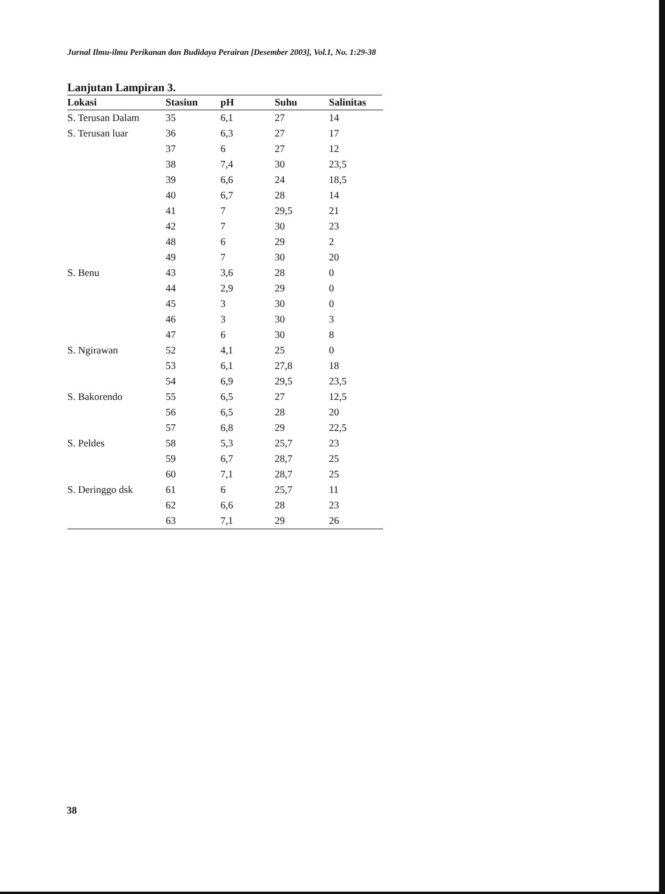Jurnal Ilmu-ilmu Perikanan dan Budidaya Perairan [Desember 2003], Vol.1, No. 1:29-38
Lanjutan Lampiran 3.
| Lokasi | Stasiun | pH | Suhu | Salinitas |
| --- | --- | --- | --- | --- |
| S. Terusan Dalam | 35 | 6,1 | 27 | 14 |
| S. Terusan luar | 36 | 6,3 | 27 | 17 |
| | 37 | 6 | 27 | 12 |
| | 38 | 7,4 | 30 | 23,5 |
| | 39 | 6,6 | 24 | 18,5 |
| | 40 | 6,7 | 28 | 14 |
| | 41 | 7 | 29,5 | 21 |
| | 42 | 7 | 30 | 23 |
| | 48 | 6 | 29 | 2 |
| | 49 | 7 | 30 | 20 |
| S. Benu | 43 | 3,6 | 28 | 0 |
| | 44 | 2,9 | 29 | 0 |
| | 45 | 3 | 30 | 0 |
| | 46 | 3 | 30 | 3 |
| | 47 | 6 | 30 | 8 |
| S. Ngirawan | 52 | 4,1 | 25 | 0 |
| | 53 | 6,1 | 27,8 | 18 |
| | 54 | 6,9 | 29,5 | 23,5 |
| S. Bakorendo | 55 | 6,5 | 27 | 12,5 |
| | 56 | 6,5 | 28 | 20 |
| | 57 | 6,8 | 29 | 22,5 |
| S. Peldes | 58 | 5,3 | 25,7 | 23 |
| | 59 | 6,7 | 28,7 | 25 |
| | 60 | 7,1 | 28,7 | 25 |
| S. Deringgo dsk | 61 | 6 | 25,7 | 11 |
| | 62 | 6,6 | 28 | 23 |
| | 63 | 7,1 | 29 | 26 |
38